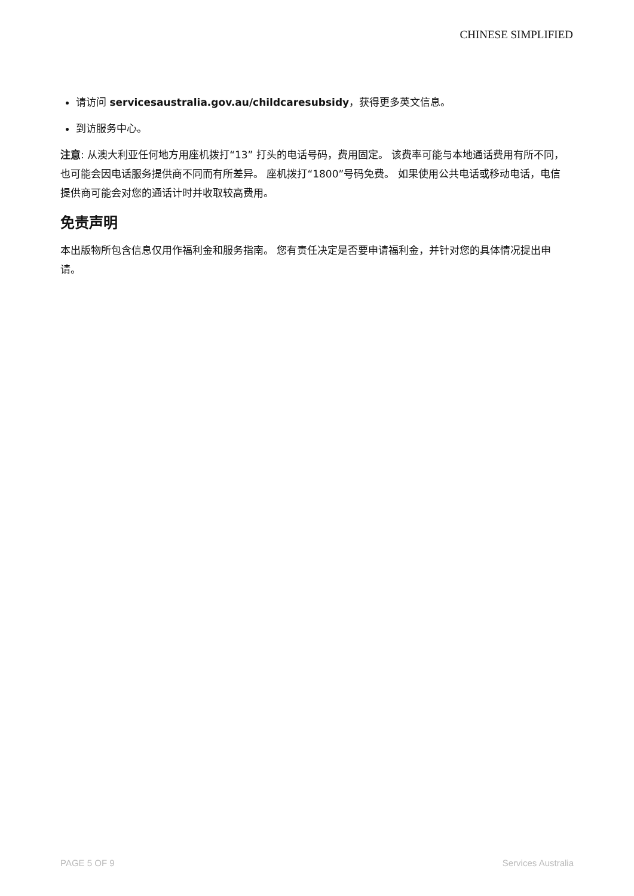CHINESE SIMPLIFIED
请访问 servicesaustralia.gov.au/childcaresubsidy，获得更多英文信息。
到访服务中心。
注意: 从澳大利亚任何地方用座机拨打“13” 打头的电话号码，费用固定。 该费率可能与本地通话费用有所不同，也可能会因电话服务提供商不同而有所差异。 座机拨打“1800”号码免费。 如果使用公共电话或移动电话，电信提供商可能会对您的通话计时并收取较高费用。
免责声明
本出版物所包含信息仅用作福利金和服务指南。 您有责任决定是否要申请福利金，并针对您的具体情况提出申请。
PAGE 5 OF 9 Services Australia